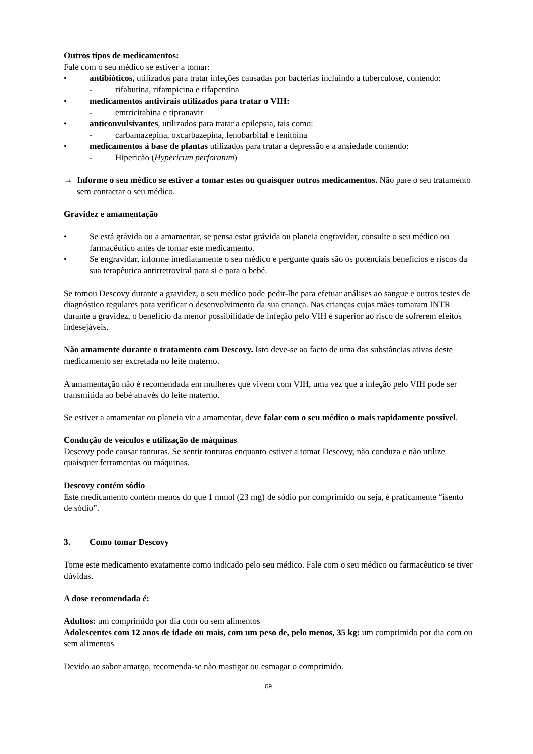Outros tipos de medicamentos:
Fale com o seu médico se estiver a tomar:
• antibióticos, utilizados para tratar infeções causadas por bactérias incluindo a tuberculose, contendo:
- rifabutina, rifampicina e rifapentina
• medicamentos antivirais utilizados para tratar o VIH:
- emtricitabina e tipranavir
• anticonvulsivantes, utilizados para tratar a epilepsia, tais como:
- carbamazepina, oxcarbazepina, fenobarbital e fenitoína
• medicamentos à base de plantas utilizados para tratar a depressão e a ansiedade contendo:
- Hipericão (Hypericum perforatum)
→ Informe o seu médico se estiver a tomar estes ou quaisquer outros medicamentos. Não pare o seu tratamento sem contactar o seu médico.
Gravidez e amamentação
• Se está grávida ou a amamentar, se pensa estar grávida ou planeia engravidar, consulte o seu médico ou farmacêutico antes de tomar este medicamento.
• Se engravidar, informe imediatamente o seu médico e pergunte quais são os potenciais benefícios e riscos da sua terapêutica antirretroviral para si e para o bebé.
Se tomou Descovy durante a gravidez, o seu médico pode pedir-lhe para efetuar análises ao sangue e outros testes de diagnóstico regulares para verificar o desenvolvimento da sua criança. Nas crianças cujas mães tomaram INTR durante a gravidez, o benefício da menor possibilidade de infeção pelo VIH é superior ao risco de sofrerem efeitos indesejáveis.
Não amamente durante o tratamento com Descovy. Isto deve-se ao facto de uma das substâncias ativas deste medicamento ser excretada no leite materno.
A amamentação não é recomendada em mulheres que vivem com VIH, uma vez que a infeção pelo VIH pode ser transmitida ao bebé através do leite materno.
Se estiver a amamentar ou planeia vir a amamentar, deve falar com o seu médico o mais rapidamente possível.
Condução de veículos e utilização de máquinas
Descovy pode causar tonturas. Se sentir tonturas enquanto estiver a tomar Descovy, não conduza e não utilize quaisquer ferramentas ou máquinas.
Descovy contém sódio
Este medicamento contém menos do que 1 mmol (23 mg) de sódio por comprimido ou seja, é praticamente “isento de sódio”.
3. Como tomar Descovy
Tome este medicamento exatamente como indicado pelo seu médico. Fale com o seu médico ou farmacêutico se tiver dúvidas.
A dose recomendada é:
Adultos: um comprimido por dia com ou sem alimentos
Adolescentes com 12 anos de idade ou mais, com um peso de, pelo menos, 35 kg: um comprimido por dia com ou sem alimentos
Devido ao sabor amargo, recomenda-se não mastigar ou esmagar o comprimido.
69